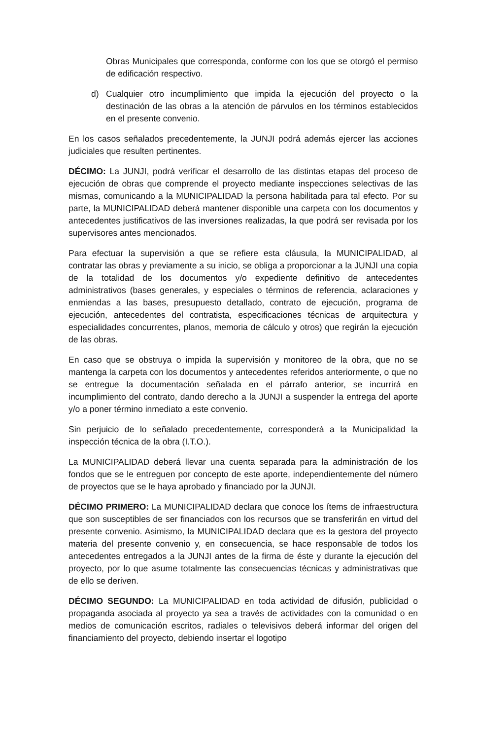Obras Municipales que corresponda, conforme con los que se otorgó el permiso de edificación respectivo.
d) Cualquier otro incumplimiento que impida la ejecución del proyecto o la destinación de las obras a la atención de párvulos en los términos establecidos en el presente convenio.
En los casos señalados precedentemente, la JUNJI podrá además ejercer las acciones judiciales que resulten pertinentes.
DÉCIMO: La JUNJI, podrá verificar el desarrollo de las distintas etapas del proceso de ejecución de obras que comprende el proyecto mediante inspecciones selectivas de las mismas, comunicando a la MUNICIPALIDAD la persona habilitada para tal efecto. Por su parte, la MUNICIPALIDAD deberá mantener disponible una carpeta con los documentos y antecedentes justificativos de las inversiones realizadas, la que podrá ser revisada por los supervisores antes mencionados.
Para efectuar la supervisión a que se refiere esta cláusula, la MUNICIPALIDAD, al contratar las obras y previamente a su inicio, se obliga a proporcionar a la JUNJI una copia de la totalidad de los documentos y/o expediente definitivo de antecedentes administrativos (bases generales, y especiales o términos de referencia, aclaraciones y enmiendas a las bases, presupuesto detallado, contrato de ejecución, programa de ejecución, antecedentes del contratista, especificaciones técnicas de arquitectura y especialidades concurrentes, planos, memoria de cálculo y otros) que regirán la ejecución de las obras.
En caso que se obstruya o impida la supervisión y monitoreo de la obra, que no se mantenga la carpeta con los documentos y antecedentes referidos anteriormente, o que no se entregue la documentación señalada en el párrafo anterior, se incurrirá en incumplimiento del contrato, dando derecho a la JUNJI a suspender la entrega del aporte y/o a poner término inmediato a este convenio.
Sin perjuicio de lo señalado precedentemente, corresponderá a la Municipalidad la inspección técnica de la obra (I.T.O.).
La MUNICIPALIDAD deberá llevar una cuenta separada para la administración de los fondos que se le entreguen por concepto de este aporte, independientemente del número de proyectos que se le haya aprobado y financiado por la JUNJI.
DÉCIMO PRIMERO: La MUNICIPALIDAD declara que conoce los ítems de infraestructura que son susceptibles de ser financiados con los recursos que se transferirán en virtud del presente convenio. Asimismo, la MUNICIPALIDAD declara que es la gestora del proyecto materia del presente convenio y, en consecuencia, se hace responsable de todos los antecedentes entregados a la JUNJI antes de la firma de éste y durante la ejecución del proyecto, por lo que asume totalmente las consecuencias técnicas y administrativas que de ello se deriven.
DÉCIMO SEGUNDO: La MUNICIPALIDAD en toda actividad de difusión, publicidad o propaganda asociada al proyecto ya sea a través de actividades con la comunidad o en medios de comunicación escritos, radiales o televisivos deberá informar del origen del financiamiento del proyecto, debiendo insertar el logotipo